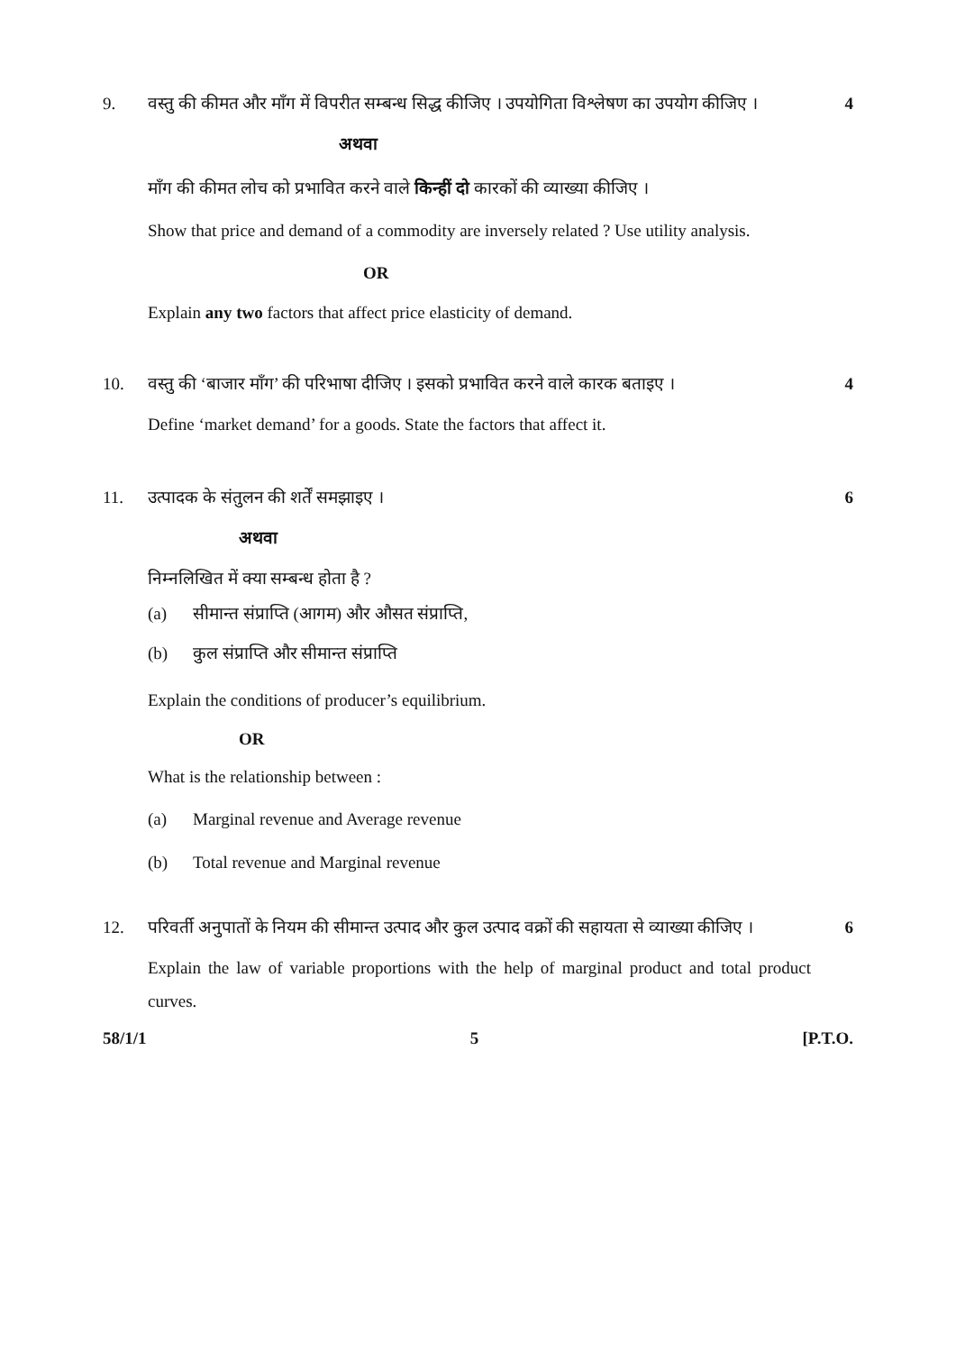9. वस्तु की कीमत और माँग में विपरीत सम्बन्ध सिद्ध कीजिए । उपयोगिता विश्लेषण का उपयोग कीजिए ।
4
अथवा
माँग की कीमत लोच को प्रभावित करने वाले किन्हीं दो कारकों की व्याख्या कीजिए ।
Show that price and demand of a commodity are inversely related ? Use utility analysis.
OR
Explain any two factors that affect price elasticity of demand.
10. वस्तु की ‘बाजार माँग’ की परिभाषा दीजिए । इसको प्रभावित करने वाले कारक बताइए ।
4
Define ‘market demand’ for a goods. State the factors that affect it.
11. उत्पादक के संतुलन की शर्तें समझाइए ।
6
अथवा
निम्नलिखित में क्या सम्बन्ध होता है ?
(a) सीमान्त संप्राप्ति (आगम) और औसत संप्राप्ति,
(b) कुल संप्राप्ति और सीमान्त संप्राप्ति
Explain the conditions of producer’s equilibrium.
OR
What is the relationship between :
(a) Marginal revenue and Average revenue
(b) Total revenue and Marginal revenue
12. परिवर्ती अनुपातों के नियम की सीमान्त उत्पाद और कुल उत्पाद वक्रों की सहायता से व्याख्या कीजिए ।
6
Explain the law of variable proportions with the help of marginal product and total product curves.
58/1/1 5 [P.T.O.